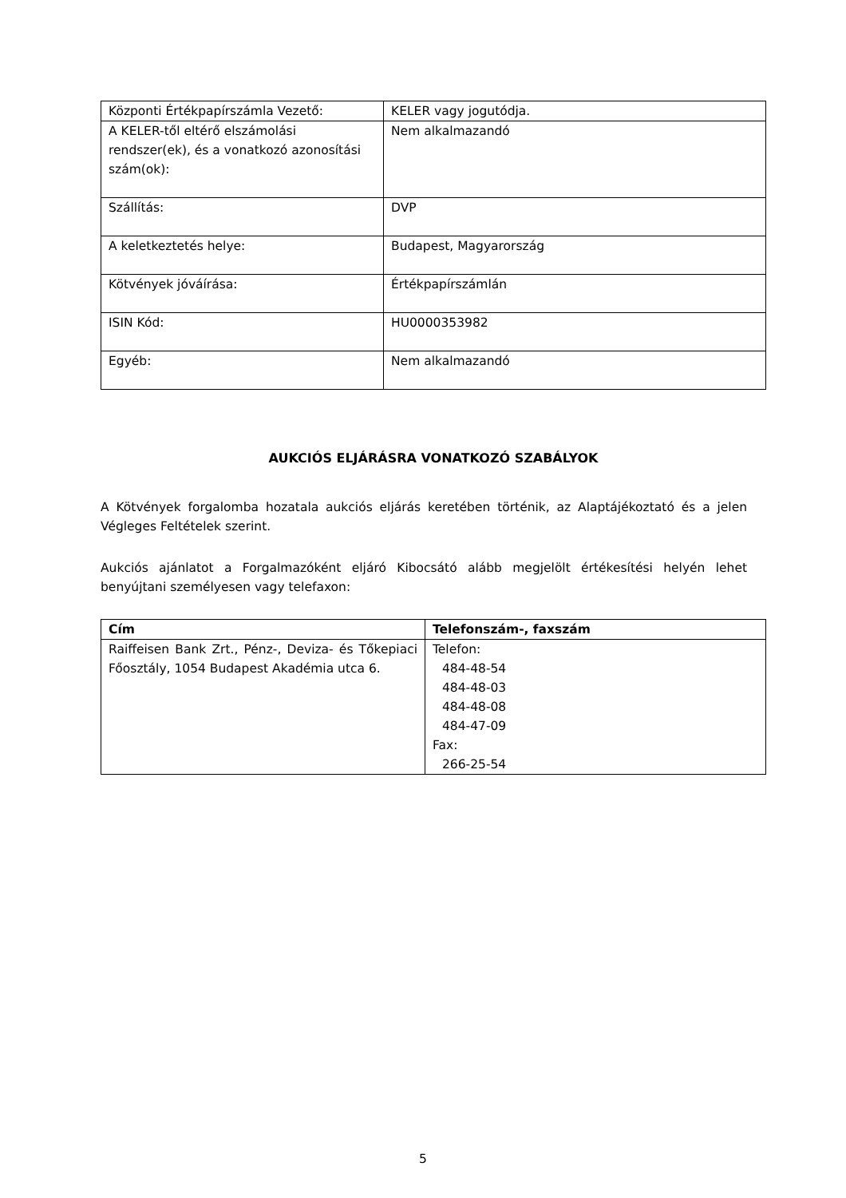| Központi Értékpapírszámla Vezető: | KELER vagy jogutódja. |
| A KELER-től eltérő elszámolási rendszer(ek), és a vonatkozó azonosítási szám(ok): | Nem alkalmazandó |
| Szállítás: | DVP |
| A keletkeztetés helye: | Budapest, Magyarország |
| Kötvények jóváírása: | Értékpapírszámlán |
| ISIN Kód: | HU0000353982 |
| Egyéb: | Nem alkalmazandó |
AUKCIÓS ELJÁRÁSRA VONATKOZÓ SZABÁLYOK
A Kötvények forgalomba hozatala aukciós eljárás keretében történik, az Alaptájékoztató és a jelen Végleges Feltételek szerint.
Aukciós ajánlatot a Forgalmazóként eljáró Kibocsátó alább megjelölt értékesítési helyén lehet benyújtani személyesen vagy telefaxon:
| Cím | Telefonszám-, faxszám |
| --- | --- |
| Raiffeisen Bank Zrt., Pénz-, Deviza- és Tőkepiaci Főosztály, 1054 Budapest Akadémia utca 6. | Telefon: 484-48-54 484-48-03 484-48-08 484-47-09 Fax: 266-25-54 |
5